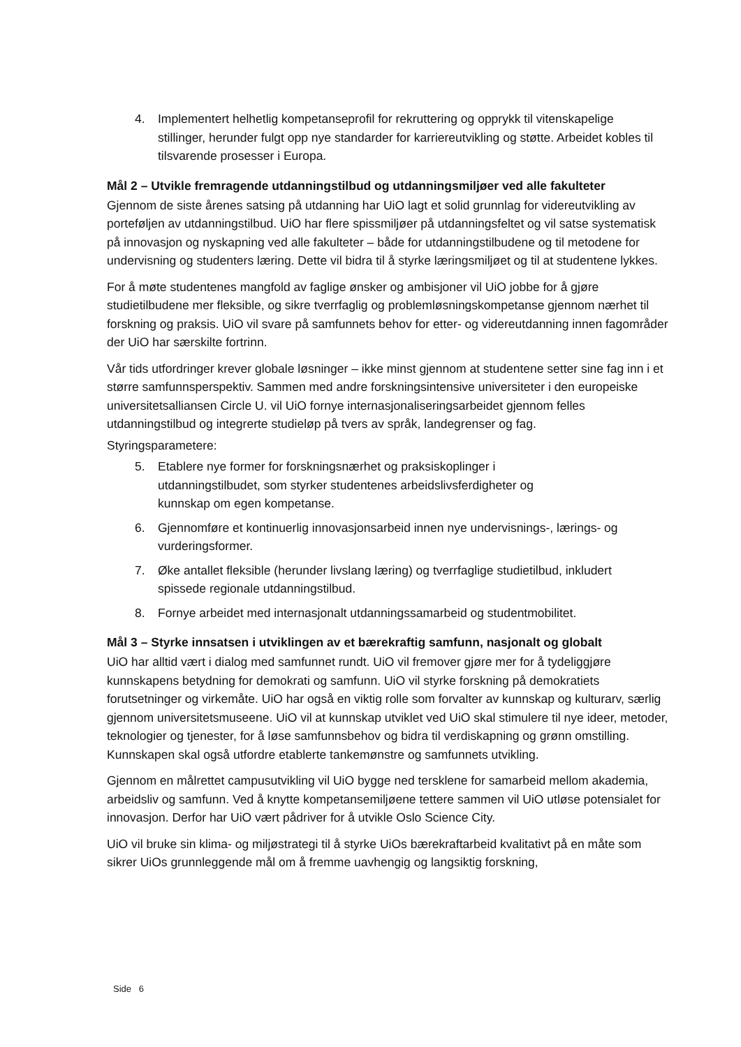4. Implementert helhetlig kompetanseprofil for rekruttering og opprykk til vitenskapelige stillinger, herunder fulgt opp nye standarder for karriereutvikling og støtte. Arbeidet kobles til tilsvarende prosesser i Europa.
Mål 2 – Utvikle fremragende utdanningstilbud og utdanningsmiljøer ved alle fakulteter
Gjennom de siste årenes satsing på utdanning har UiO lagt et solid grunnlag for videreutvikling av porteføljen av utdanningstilbud. UiO har flere spissmiljøer på utdanningsfeltet og vil satse systematisk på innovasjon og nyskapning ved alle fakulteter – både for utdanningstilbudene og til metodene for undervisning og studenters læring. Dette vil bidra til å styrke læringsmiljøet og til at studentene lykkes.
For å møte studentenes mangfold av faglige ønsker og ambisjoner vil UiO jobbe for å gjøre studietilbudene mer fleksible, og sikre tverrfaglig og problemløsningskompetanse gjennom nærhet til forskning og praksis. UiO vil svare på samfunnets behov for etter- og videreutdanning innen fagområder der UiO har særskilte fortrinn.
Vår tids utfordringer krever globale løsninger – ikke minst gjennom at studentene setter sine fag inn i et større samfunnsperspektiv. Sammen med andre forskningsintensive universiteter i den europeiske universitetsalliansen Circle U. vil UiO fornye internasjonaliseringsarbeidet gjennom felles utdanningstilbud og integrerte studieløp på tvers av språk, landegrenser og fag.
Styringsparametere:
5. Etablere nye former for forskningsnærhet og praksiskoplinger i utdanningstilbudet, som styrker studentenes arbeidslivsferdigheter og kunnskap om egen kompetanse.
6. Gjennomføre et kontinuerlig innovasjonsarbeid innen nye undervisnings-, lærings- og vurderingsformer.
7. Øke antallet fleksible (herunder livslang læring) og tverrfaglige studietilbud, inkludert spissede regionale utdanningstilbud.
8. Fornye arbeidet med internasjonalt utdanningssamarbeid og studentmobilitet.
Mål 3 – Styrke innsatsen i utviklingen av et bærekraftig samfunn, nasjonalt og globalt
UiO har alltid vært i dialog med samfunnet rundt. UiO vil fremover gjøre mer for å tydeliggjøre kunnskapens betydning for demokrati og samfunn. UiO vil styrke forskning på demokratiets forutsetninger og virkemåte. UiO har også en viktig rolle som forvalter av kunnskap og kulturarv, særlig gjennom universitetsmuseene. UiO vil at kunnskap utviklet ved UiO skal stimulere til nye ideer, metoder, teknologier og tjenester, for å løse samfunnsbehov og bidra til verdiskapning og grønn omstilling. Kunnskapen skal også utfordre etablerte tankemønstre og samfunnets utvikling.
Gjennom en målrettet campusutvikling vil UiO bygge ned tersklene for samarbeid mellom akademia, arbeidsliv og samfunn. Ved å knytte kompetansemiljøene tettere sammen vil UiO utløse potensialet for innovasjon. Derfor har UiO vært pådriver for å utvikle Oslo Science City.
UiO vil bruke sin klima- og miljøstrategi til å styrke UiOs bærekraftarbeid kvalitativt på en måte som sikrer UiOs grunnleggende mål om å fremme uavhengig og langsiktig forskning,
Side 6